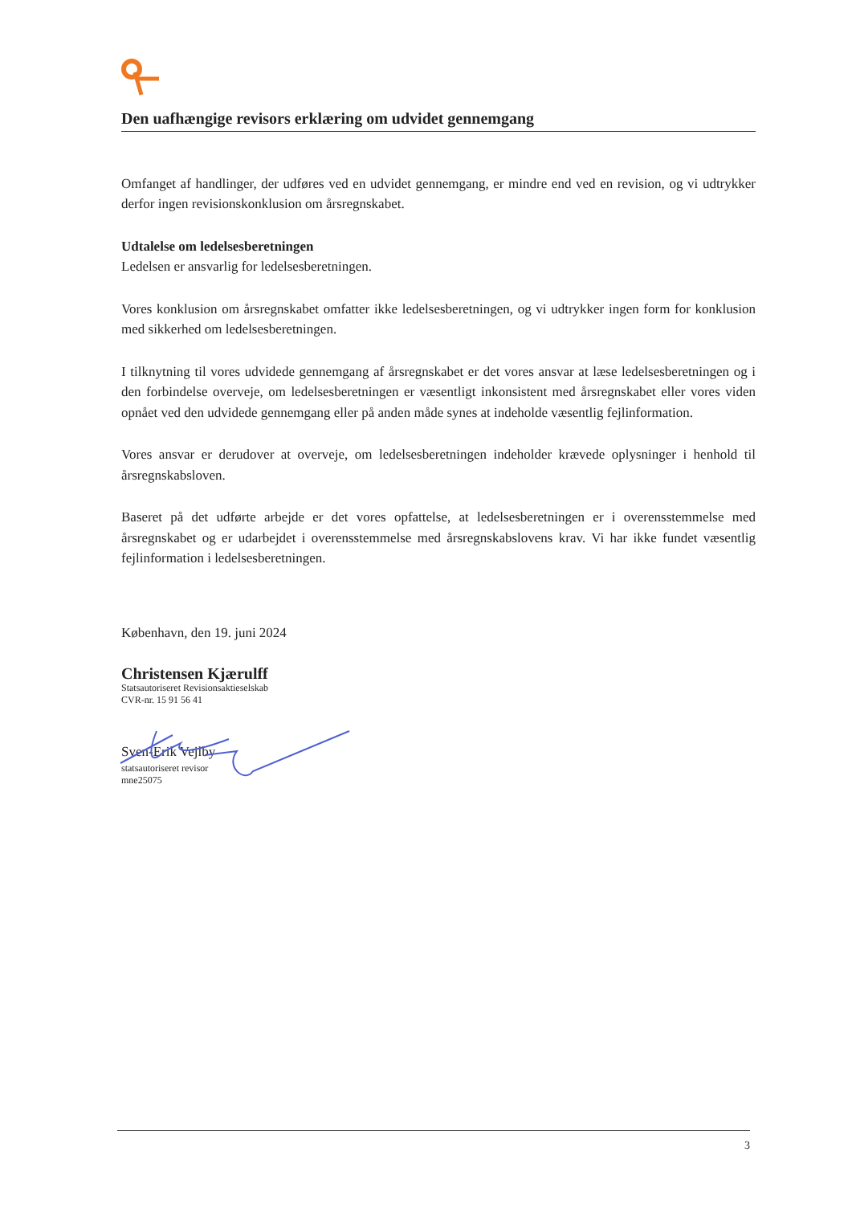Den uafhængige revisors erklæring om udvidet gennemgang
Omfanget af handlinger, der udføres ved en udvidet gennemgang, er mindre end ved en revision, og vi udtrykker derfor ingen revisionskonklusion om årsregnskabet.
Udtalelse om ledelsesberetningen
Ledelsen er ansvarlig for ledelsesberetningen.
Vores konklusion om årsregnskabet omfatter ikke ledelsesberetningen, og vi udtrykker ingen form for konklusion med sikkerhed om ledelsesberetningen.
I tilknytning til vores udvidede gennemgang af årsregnskabet er det vores ansvar at læse ledelsesberetningen og i den forbindelse overveje, om ledelsesberetningen er væsentligt inkonsistent med årsregnskabet eller vores viden opnået ved den udvidede gennemgang eller på anden måde synes at indeholde væsentlig fejlinformation.
Vores ansvar er derudover at overveje, om ledelsesberetningen indeholder krævede oplysninger i henhold til årsregnskabsloven.
Baseret på det udførte arbejde er det vores opfattelse, at ledelsesberetningen er i overensstemmelse med årsregnskabet og er udarbejdet i overensstemmelse med årsregnskabslovens krav. Vi har ikke fundet væsentlig fejlinformation i ledelsesberetningen.
København, den 19. juni 2024
Christensen Kjærulff
Statsautoriseret Revisionsaktieselskab
CVR-nr. 15 91 56 41
Sven-Erik Vejlby
statsautoriseret revisor
mne25075
3